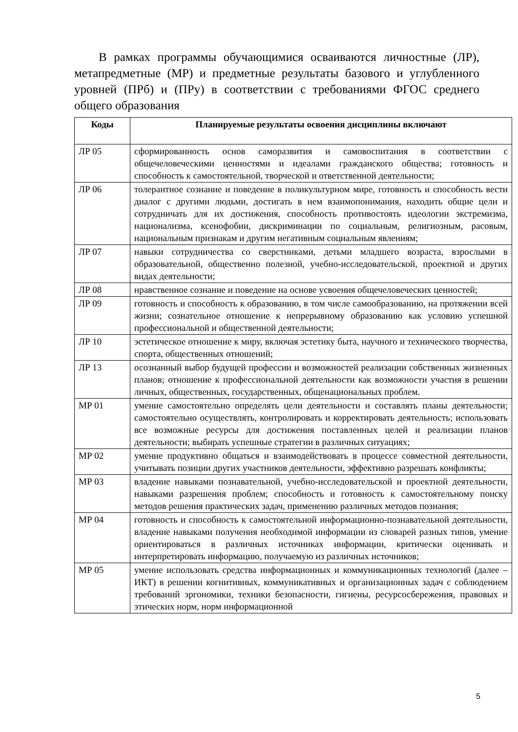В рамках программы обучающимися осваиваются личностные (ЛР), метапредметные (МР) и предметные результаты базового и углубленного уровней (ПРб) и (ПРу) в соответствии с требованиями ФГОС среднего общего образования
| Коды | Планируемые результаты освоения дисциплины включают |
| --- | --- |
| ЛР 05 | сформированность основ саморазвития и самовоспитания в соответствии с общечеловеческими ценностями и идеалами гражданского общества; готовность и способность к самостоятельной, творческой и ответственной деятельности; |
| ЛР 06 | толерантное сознание и поведение в поликультурном мире, готовность и способность вести диалог с другими людьми, достигать в нем взаимопонимания, находить общие цели и сотрудничать для их достижения, способность противостоять идеологии экстремизма, национализма, ксенофобии, дискриминации по социальным, религиозным, расовым, национальным признакам и другим негативным социальным явлениям; |
| ЛР 07 | навыки сотрудничества со сверстниками, детьми младшего возраста, взрослыми в образовательной, общественно полезной, учебно-исследовательской, проектной и других видах деятельности; |
| ЛР 08 | нравственное сознание и поведение на основе усвоения общечеловеческих ценностей; |
| ЛР 09 | готовность и способность к образованию, в том числе самообразованию, на протяжении всей жизни; сознательное отношение к непрерывному образованию как условию успешной профессиональной и общественной деятельности; |
| ЛР 10 | эстетическое отношение к миру, включая эстетику быта, научного и технического творчества, спорта, общественных отношений; |
| ЛР 13 | осознанный выбор будущей профессии и возможностей реализации собственных жизненных планов; отношение к профессиональной деятельности как возможности участия в решении личных, общественных, государственных, общенациональных проблем. |
| МР 01 | умение самостоятельно определять цели деятельности и составлять планы деятельности; самостоятельно осуществлять, контролировать и корректировать деятельность; использовать все возможные ресурсы для достижения поставленных целей и реализации планов деятельности; выбирать успешные стратегии в различных ситуациях; |
| МР 02 | умение продуктивно общаться и взаимодействовать в процессе совместной деятельности, учитывать позиции других участников деятельности, эффективно разрешать конфликты; |
| МР 03 | владение навыками познавательной, учебно-исследовательской и проектной деятельности, навыками разрешения проблем; способность и готовность к самостоятельному поиску методов решения практических задач, применению различных методов познания; |
| МР 04 | готовность и способность к самостоятельной информационно-познавательной деятельности, владение навыками получения необходимой информации из словарей разных типов, умение ориентироваться в различных источниках информации, критически оценивать и интерпретировать информацию, получаемую из различных источников; |
| МР 05 | умение использовать средства информационных и коммуникационных технологий (далее – ИКТ) в решении когнитивных, коммуникативных и организационных задач с соблюдением требований эргономики, техники безопасности, гигиены, ресурсосбережения, правовых и этических норм, норм информационной |
5